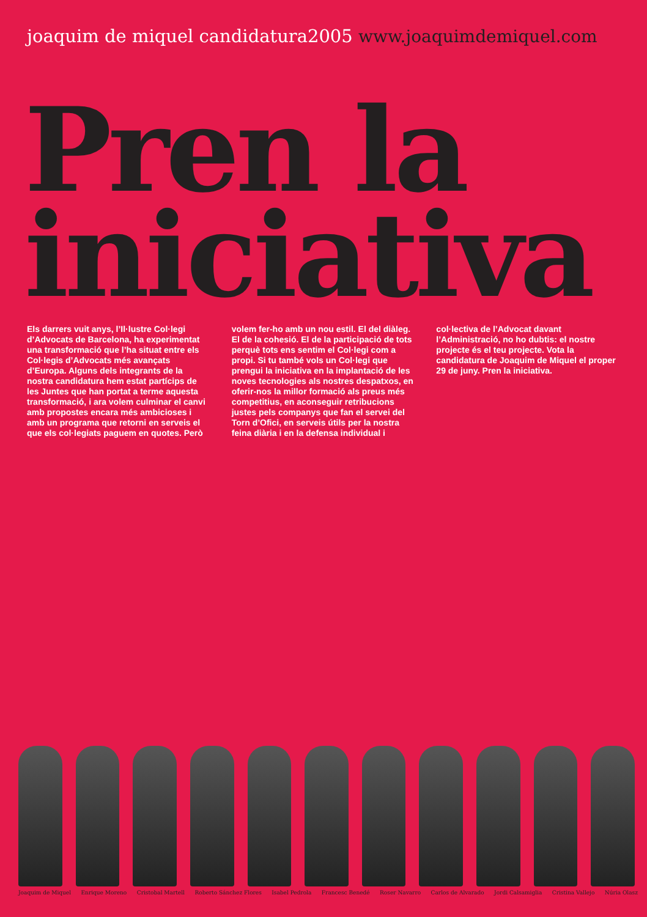joaquim de miquel candidatura2005 www.joaquimdemiquel.com
Pren la
iniciativa
Els darrers vuit anys, l’Il·lustre Col·legi d’Advocats de Barcelona, ha experimentat una transformació que l’ha situat entre els Col·legis d’Advocats més avançats d’Europa. Alguns dels integrants de la nostra candidatura hem estat partícips de les Juntes que han portat a terme aquesta transformació, i ara volem culminar el canvi amb propostes encara més ambicioses i amb un programa que retorni en serveis el que els col·legiats paguem en quotes. Però
volem fer-ho amb un nou estil. El del diàleg. El de la cohesió. El de la participació de tots perquè tots ens sentim el Col·legi com a propi. Si tu també vols un Col·legi que prengui la iniciativa en la implantació de les noves tecnologies als nostres despatxos, en oferir-nos la millor formació als preus més competitius, en aconseguir retribucions justes pels companys que fan el servei del Torn d’Ofici, en serveis útils per la nostra feina diària i en la defensa individual i
col·lectiva de l’Advocat davant l’Administració, no ho dubtis: el nostre projecte és el teu projecte. Vota la candidatura de Joaquim de Miquel el proper 29 de juny. Pren la iniciativa.
Joaquim de Miquel Enrique Moreno Cristobal Martell Roberto Sánchez Flores Isabel Pedrola Francesc Benedé Roser Navarro Carlos de Alvarado Jordi Calsamiglia Cristina Vallejo Núria Olasz